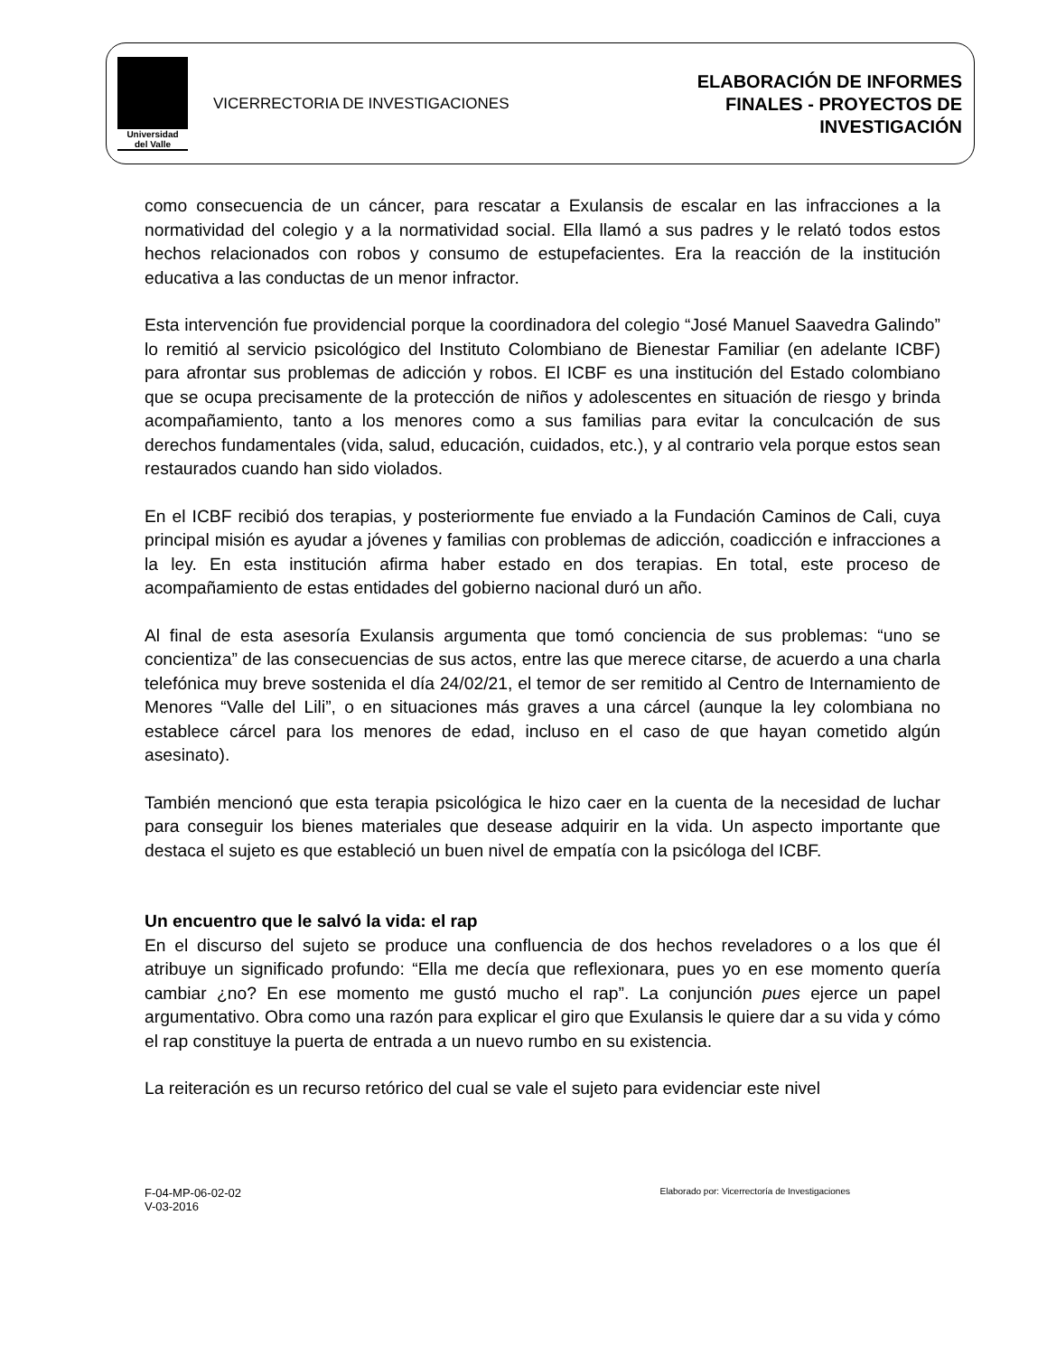Universidad
del Valle
VICERRECTORIA DE INVESTIGACIONES
ELABORACIÓN DE INFORMES
FINALES - PROYECTOS DE
INVESTIGACIÓN
como consecuencia de un cáncer, para rescatar a Exulansis de escalar en las infracciones a la normatividad del colegio y a la normatividad social. Ella llamó a sus padres y le relató todos estos hechos relacionados con robos y consumo de estupefacientes. Era la reacción de la institución educativa a las conductas de un menor infractor.
Esta intervención fue providencial porque la coordinadora del colegio “José Manuel Saavedra Galindo” lo remitió al servicio psicológico del Instituto Colombiano de Bienestar Familiar (en adelante ICBF) para afrontar sus problemas de adicción y robos. El ICBF es una institución del Estado colombiano que se ocupa precisamente de la protección de niños y adolescentes en situación de riesgo y brinda acompañamiento, tanto a los menores como a sus familias para evitar la conculcación de sus derechos fundamentales (vida, salud, educación, cuidados, etc.), y al contrario vela porque estos sean restaurados cuando han sido violados.
En el ICBF recibió dos terapias, y posteriormente fue enviado a la Fundación Caminos de Cali, cuya principal misión es ayudar a jóvenes y familias con problemas de adicción, coadicción e infracciones a la ley. En esta institución afirma haber estado en dos terapias. En total, este proceso de acompañamiento de estas entidades del gobierno nacional duró un año.
Al final de esta asesoría Exulansis argumenta que tomó conciencia de sus problemas: “uno se concientiza” de las consecuencias de sus actos, entre las que merece citarse, de acuerdo a una charla telefónica muy breve sostenida el día 24/02/21, el temor de ser remitido al Centro de Internamiento de Menores “Valle del Lili”, o en situaciones más graves a una cárcel (aunque la ley colombiana no establece cárcel para los menores de edad, incluso en el caso de que hayan cometido algún asesinato).
También mencionó que esta terapia psicológica le hizo caer en la cuenta de la necesidad de luchar para conseguir los bienes materiales que desease adquirir en la vida. Un aspecto importante que destaca el sujeto es que estableció un buen nivel de empatía con la psicóloga del ICBF.
Un encuentro que le salvó la vida: el rap
En el discurso del sujeto se produce una confluencia de dos hechos reveladores o a los que él atribuye un significado profundo: “Ella me decía que reflexionara, pues yo en ese momento quería cambiar ¿no? En ese momento me gustó mucho el rap”. La conjunción pues ejerce un papel argumentativo. Obra como una razón para explicar el giro que Exulansis le quiere dar a su vida y cómo el rap constituye la puerta de entrada a un nuevo rumbo en su existencia.
La reiteración es un recurso retórico del cual se vale el sujeto para evidenciar este nivel
F-04-MP-06-02-02
V-03-2016
Elaborado por: Vicerrectoría de Investigaciones